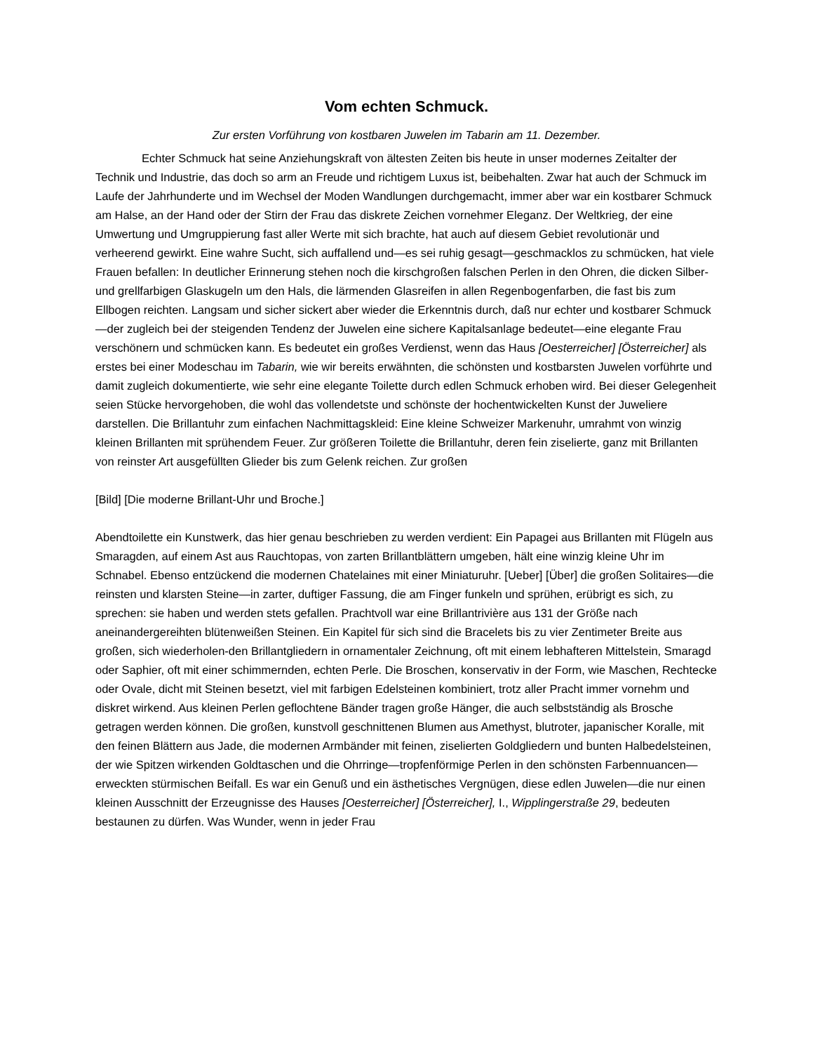Vom echten Schmuck.
Zur ersten Vorführung von kostbaren Juwelen im Tabarin am 11. Dezember.
Echter Schmuck hat seine Anziehungskraft von ältesten Zeiten bis heute in unser modernes Zeitalter der Technik und Industrie, das doch so arm an Freude und richtigem Luxus ist, beibehalten. Zwar hat auch der Schmuck im Laufe der Jahrhunderte und im Wechsel der Moden Wandlungen durchgemacht, immer aber war ein kostbarer Schmuck am Halse, an der Hand oder der Stirn der Frau das diskrete Zeichen vornehmer Eleganz. Der Weltkrieg, der eine Umwertung und Umgruppierung fast aller Werte mit sich brachte, hat auch auf diesem Gebiet revolutionär und verheerend gewirkt. Eine wahre Sucht, sich auffallend und—es sei ruhig gesagt—geschmacklos zu schmücken, hat viele Frauen befallen: In deutlicher Erinnerung stehen noch die kirschgroßen falschen Perlen in den Ohren, die dicken Silber- und grellfarbigen Glaskugeln um den Hals, die lärmenden Glasreifen in allen Regenbogenfarben, die fast bis zum Ellbogen reichten. Langsam und sicher sickert aber wieder die Erkenntnis durch, daß nur echter und kostbarer Schmuck—der zugleich bei der steigenden Tendenz der Juwelen eine sichere Kapitalsanlage bedeutet—eine elegante Frau verschönern und schmücken kann. Es bedeutet ein großes Verdienst, wenn das Haus [Oesterreicher] [Österreicher] als erstes bei einer Modeschau im Tabarin, wie wir bereits erwähnten, die schönsten und kostbarsten Juwelen vorführte und damit zugleich dokumentierte, wie sehr eine elegante Toilette durch edlen Schmuck erhoben wird. Bei dieser Gelegenheit seien Stücke hervorgehoben, die wohl das vollendetste und schönste der hochentwickelten Kunst der Juweliere darstellen. Die Brillantuhr zum einfachen Nachmittagskleid: Eine kleine Schweizer Markenuhr, umrahmt von winzig kleinen Brillanten mit sprühendem Feuer. Zur größeren Toilette die Brillantuhr, deren fein ziselierte, ganz mit Brillanten von reinster Art ausgefüllten Glieder bis zum Gelenk reichen. Zur großen
[Bild] [Die moderne Brillant-Uhr und Broche.]
Abendtoilette ein Kunstwerk, das hier genau beschrieben zu werden verdient: Ein Papagei aus Brillanten mit Flügeln aus Smaragden, auf einem Ast aus Rauchtopas, von zarten Brillantblättern umgeben, hält eine winzig kleine Uhr im Schnabel. Ebenso entzückend die modernen Chatelaines mit einer Miniaturuhr. [Ueber] [Über] die großen Solitaires—die reinsten und klarsten Steine—in zarter, duftiger Fassung, die am Finger funkeln und sprühen, erübrigt es sich, zu sprechen: sie haben und werden stets gefallen. Prachtvoll war eine Brillantrivière aus 131 der Größe nach aneinandergereihten blütenweißen Steinen. Ein Kapitel für sich sind die Bracelets bis zu vier Zentimeter Breite aus großen, sich wiederholen-den Brillantgliedern in ornamentaler Zeichnung, oft mit einem lebhafteren Mittelstein, Smaragd oder Saphier, oft mit einer schimmernden, echten Perle. Die Broschen, konservativ in der Form, wie Maschen, Rechtecke oder Ovale, dicht mit Steinen besetzt, viel mit farbigen Edelsteinen kombiniert, trotz aller Pracht immer vornehm und diskret wirkend. Aus kleinen Perlen geflochtene Bänder tragen große Hänger, die auch selbstständig als Brosche getragen werden können. Die großen, kunstvoll geschnittenen Blumen aus Amethyst, blutroter, japanischer Koralle, mit den feinen Blättern aus Jade, die modernen Armbänder mit feinen, ziselierten Goldgliedern und bunten Halbedelsteinen, der wie Spitzen wirkenden Goldtaschen und die Ohrringe—tropfenförmige Perlen in den schönsten Farbennuancen—erweckten stürmischen Beifall. Es war ein Genuß und ein ästhetisches Vergnügen, diese edlen Juwelen—die nur einen kleinen Ausschnitt der Erzeugnisse des Hauses [Oesterreicher] [Österreicher], I., Wipplingerstraße 29, bedeuten bestaunen zu dürfen. Was Wunder, wenn in jeder Frau